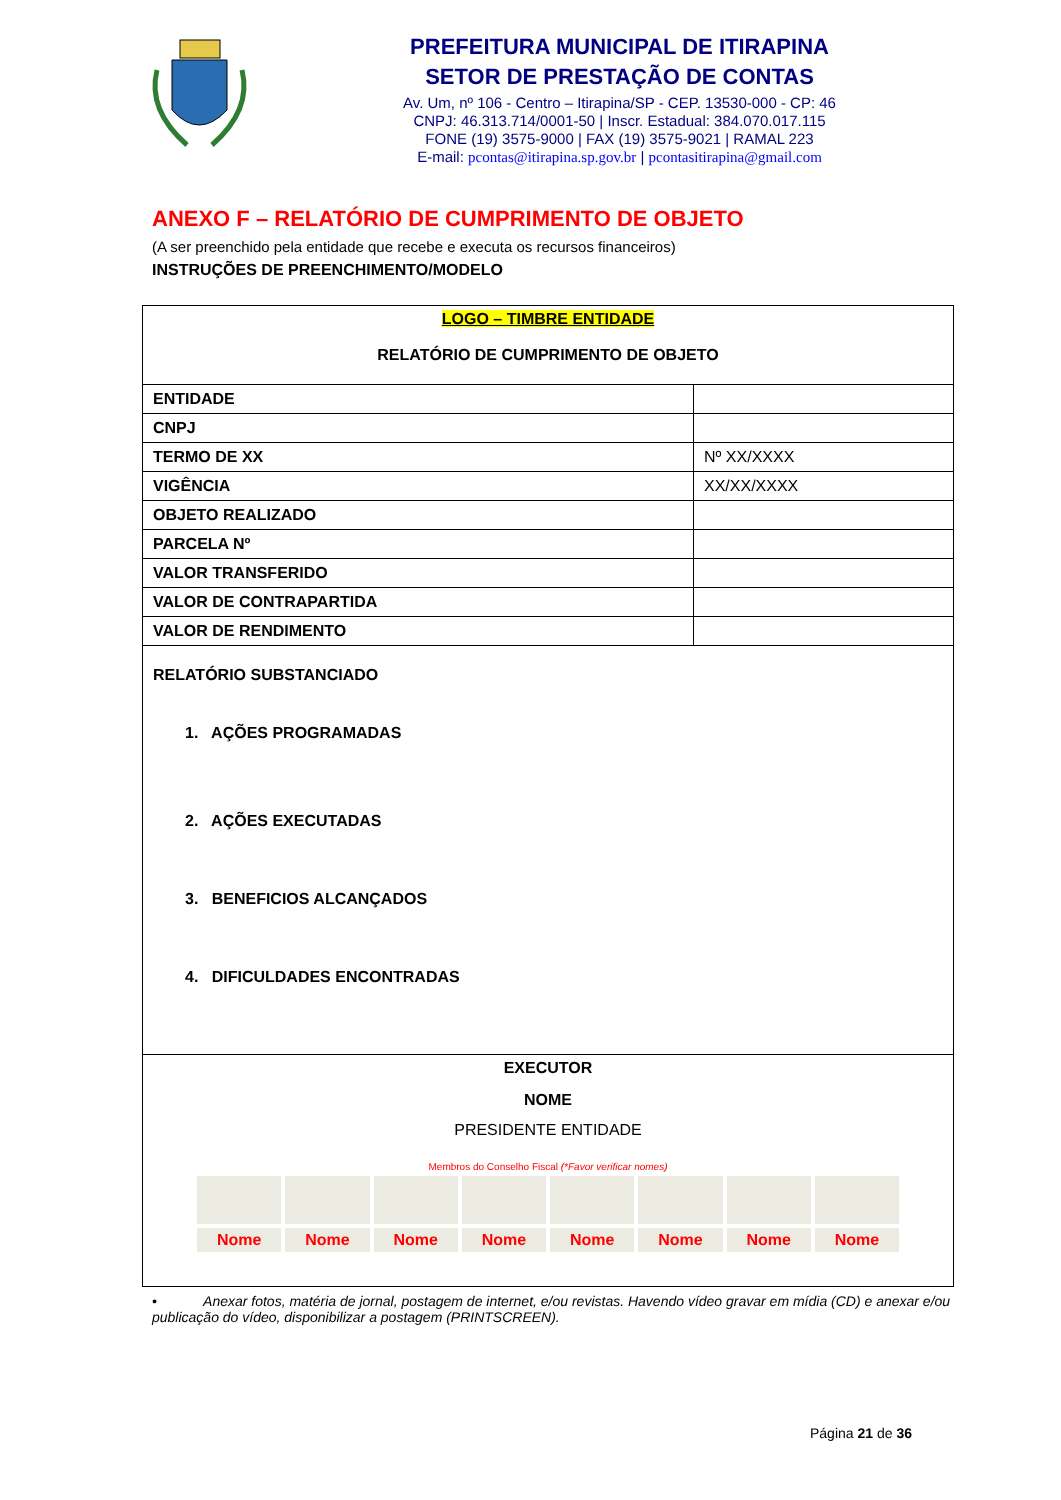PREFEITURA MUNICIPAL DE ITIRAPINA
SETOR DE PRESTAÇÃO DE CONTAS
Av. Um, nº 106 - Centro – Itirapina/SP - CEP. 13530-000 - CP: 46
CNPJ: 46.313.714/0001-50 | Inscr. Estadual: 384.070.017.115
FONE (19) 3575-9000 | FAX (19) 3575-9021 | RAMAL 223
E-mail: pcontas@itirapina.sp.gov.br | pcontasitirapina@gmail.com
ANEXO F – RELATÓRIO DE CUMPRIMENTO DE OBJETO
(A ser preenchido pela entidade que recebe e executa os recursos financeiros)
INSTRUÇÕES DE PREENCHIMENTO/MODELO
| LOGO – TIMBRE ENTIDADE RELATÓRIO DE CUMPRIMENTO DE OBJETO | |
| ENTIDADE | |
| CNPJ | |
| TERMO DE XX | Nº XX/XXXX |
| VIGÊNCIA | XX/XX/XXXX |
| OBJETO REALIZADO | |
| PARCELA Nº | |
| VALOR TRANSFERIDO | |
| VALOR DE CONTRAPARTIDA | |
| VALOR DE RENDIMENTO | |
| RELATÓRIO SUBSTANCIADO 1. AÇÕES PROGRAMADAS 2. AÇÕES EXECUTADAS 3. BENEFICIOS ALCANÇADOS 4. DIFICULDADES ENCONTRADAS | |
| EXECUTOR NOME PRESIDENTE ENTIDADE Membros do Conselho Fiscal (*Favor verificar nomes) / Nome / Nome / Nome / Nome / Nome / Nome / Nome / Nome / | |
• Anexar fotos, matéria de jornal, postagem de internet, e/ou revistas. Havendo vídeo gravar em mídia (CD) e anexar e/ou publicação do vídeo, disponibilizar a postagem (PRINTSCREEN).
Página 21 de 36